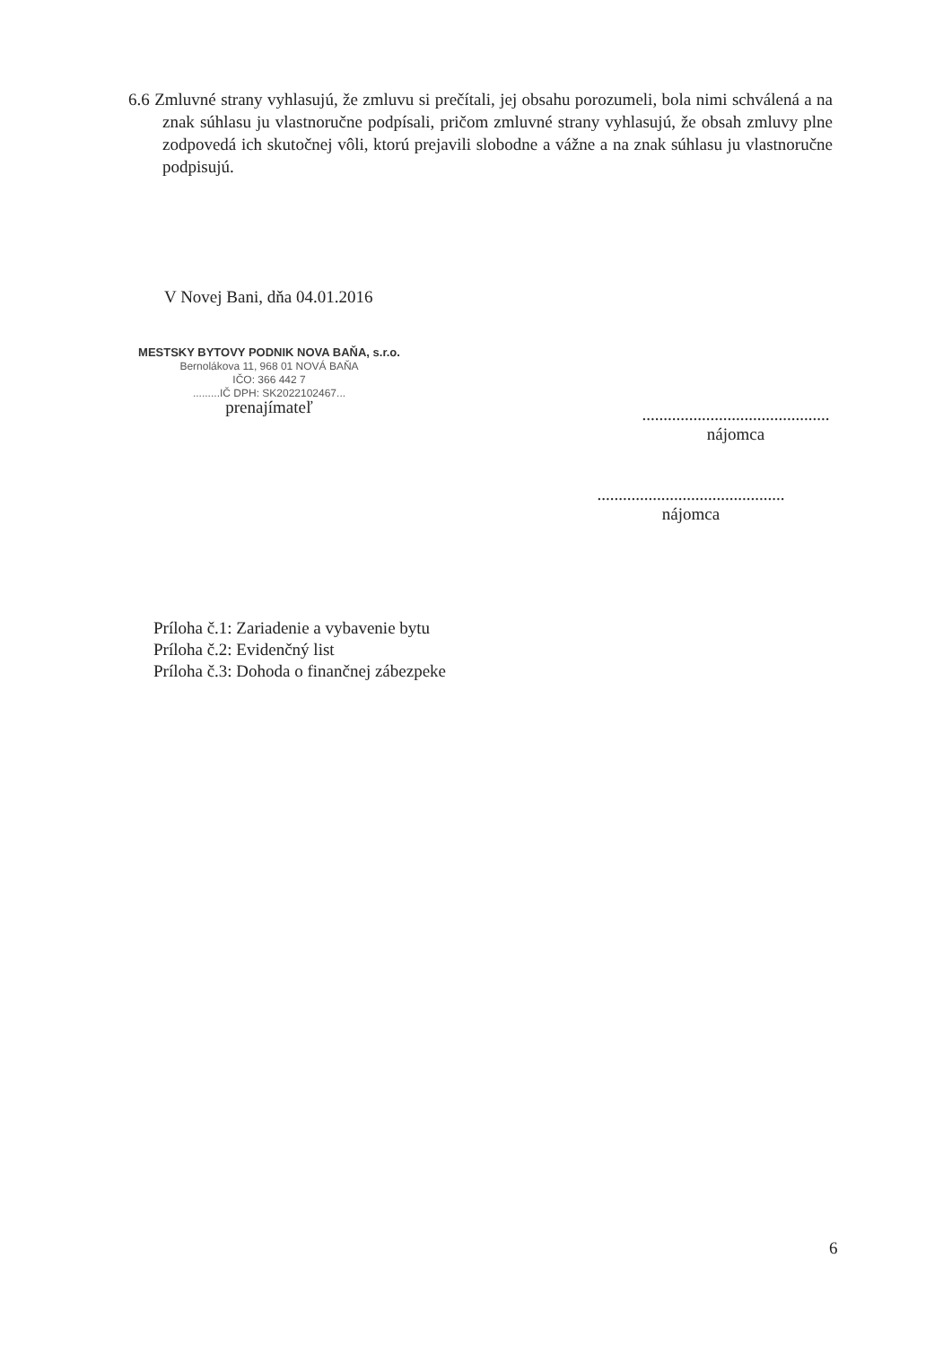6.6 Zmluvné strany vyhlasujú, že zmluvu si prečítali, jej obsahu porozumeli, bola nimi schválená a na znak súhlasu ju vlastnoručne podpísali, pričom zmluvné strany vyhlasujú, že obsah zmluvy plne zodpovedá ich skutočnej vôli, ktorú prejavili slobodne a vážne a na znak súhlasu ju vlastnoručne podpisujú.
V Novej Bani, dňa 04.01.2016
MESTSKY BYTOVY PODNIK NOVA BAŇA, s.r.o.
Bernolákova 11, 968 01 NOVÁ BAŇA
IČO: 366 442 7
.........IČ DPH: SK2022102467...
prenajímateľ
............................................
nájomca
............................................
nájomca
Príloha č.1: Zariadenie a vybavenie bytu
Príloha č.2: Evidenčný list
Príloha č.3: Dohoda o finančnej zábezpeke
6